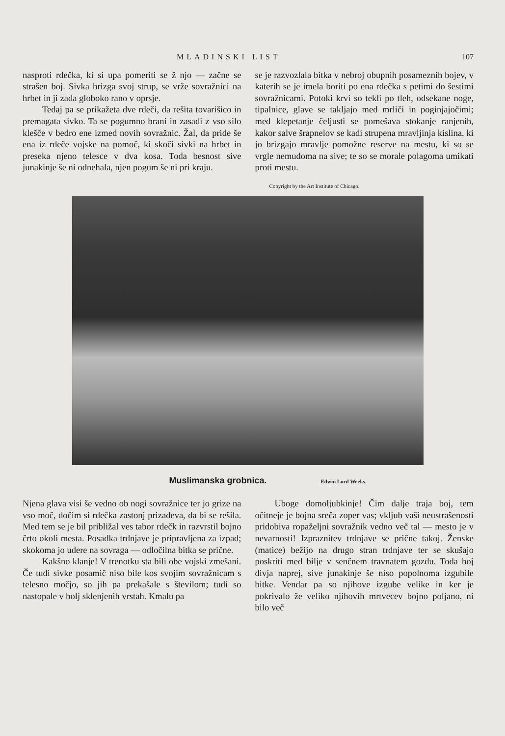MLADINSKI LIST 107
nasproti rdečka, ki si upa pomeriti se ž njo — začne se strašen boj. Sivka brizga svoj strup, se vrže sovražnici na hrbet in ji zada globoko rano v oprsje.
Tedaj pa se prikažeta dve rdeči, da rešita tovarišico in premagata sivko. Ta se pogumno brani in zasadi z vso silo klešče v bedro ene izmed novih sovražnic. Žal, da pride še ena iz rdeče vojske na pomoč, ki skoči sivki na hrbet in preseka njeno telesce v dva kosa. Toda besnost sive junakinje še ni odnehala, njen pogum še ni pri kraju.
se je razvozlala bitka v nebroj obupnih posameznih bojev, v katerih se je imela boriti po ena rdečka s petimi do šestimi sovražnicami. Potoki krvi so tekli po tleh, odsekane noge, tipalnice, glave se takljajo med mrliči in poginjajočimi; med klepetanje čeljusti se pomešava stokanje ranjenih, kakor salve šrapnelov se kadi strupena mravljinja kislina, ki jo brizgajo mravlje pomožne reserve na mestu, ki so se vrgle nemudoma na sive; te so se morale polagoma umikati proti mestu.
Copyright by the Art Institute of Chicago.
Muslimanska grobnica. Edwin Lord Weeks.
Njena glava visi še vedno ob nogi sovražnice ter jo grize na vso moč, dočim si rdečka zastonj prizadeva, da bi se rešila. Med tem se je bil približal ves tabor rdečk in razvrstil bojno črto okoli mesta. Posadka trdnjave je pripravljena za izpad; skokoma jo udere na sovraga — odločilna bitka se prične.
Kakšno klanje! V trenotku sta bili obe vojski zmešani. Če tudi sivke posamič niso bile kos svojim sovražnicam s telesno močjo, so jih pa prekašale s številom; tudi so nastopale v bolj sklenjenih vrstah. Kmalu pa
Uboge domoljubkinje! Čim dalje traja boj, tem očitneje je bojna sreča zoper vas; vkljub vaši neustrašenosti pridobiva ropaželjni sovražnik vedno več tal — mesto je v nevarnosti! Izpraznitev trdnjave se prične takoj. Ženske (matice) bežijo na drugo stran trdnjave ter se skušajo poskriti med bilje v senčnem travnatem gozdu. Toda boj divja naprej, sive junakinje še niso popolnoma izgubile bitke. Vendar pa so njihove izgube velike in ker je pokrivalo že veliko njihovih mrtvecev bojno poljano, ni bilo več